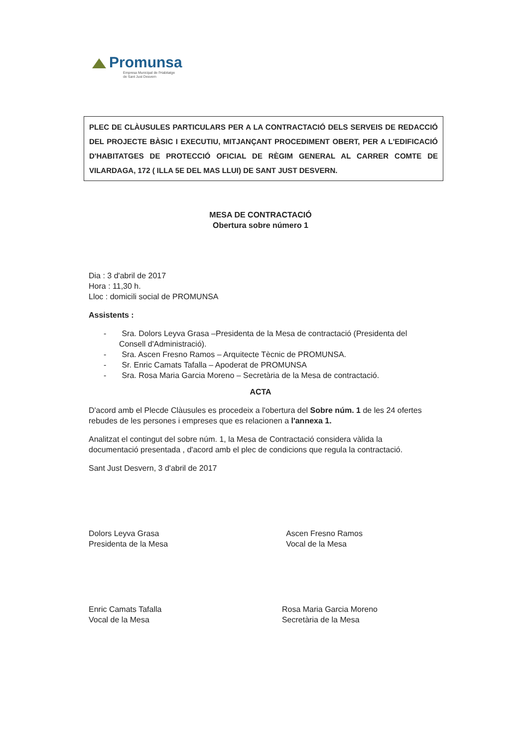Promunsa
Empresa Municipal de l'Habitatge
de Sant Just Desvern
PLEC DE CLÀUSULES PARTICULARS PER A LA CONTRACTACIÓ DELS SERVEIS DE REDACCIÓ DEL PROJECTE BÀSIC I EXECUTIU, MITJANÇANT PROCEDIMENT OBERT, PER A L'EDIFICACIÓ D'HABITATGES DE PROTECCIÓ OFICIAL DE RÈGIM GENERAL AL CARRER COMTE DE VILARDAGA, 172 ( ILLA 5E DEL MAS LLUI) DE SANT JUST DESVERN.
MESA DE CONTRACTACIÓ
Obertura sobre número 1
Dia : 3 d'abril de 2017
Hora : 11,30 h.
Lloc : domicili social de PROMUNSA
Assistents :
- Sra. Dolors Leyva Grasa –Presidenta de la Mesa de contractació (Presidenta del Consell d'Administració).
- Sra. Ascen Fresno Ramos – Arquitecte Tècnic de PROMUNSA.
- Sr. Enric Camats Tafalla – Apoderat de PROMUNSA
- Sra. Rosa Maria Garcia Moreno – Secretària de la Mesa de contractació.
ACTA
D'acord amb el Plecde Clàusules es procedeix a l'obertura del Sobre núm. 1 de les 24 ofertes rebudes de les persones i empreses que es relacionen a l'annexa 1.
Analitzat el contingut del sobre núm. 1, la Mesa de Contractació considera vàlida la documentació presentada , d'acord amb el plec de condicions que regula la contractació.
Sant Just Desvern, 3 d'abril de 2017
Dolors Leyva Grasa
Presidenta de la Mesa
Ascen Fresno Ramos
Vocal de la Mesa
Enric Camats Tafalla
Vocal de la Mesa
Rosa Maria Garcia Moreno
Secretària de la Mesa